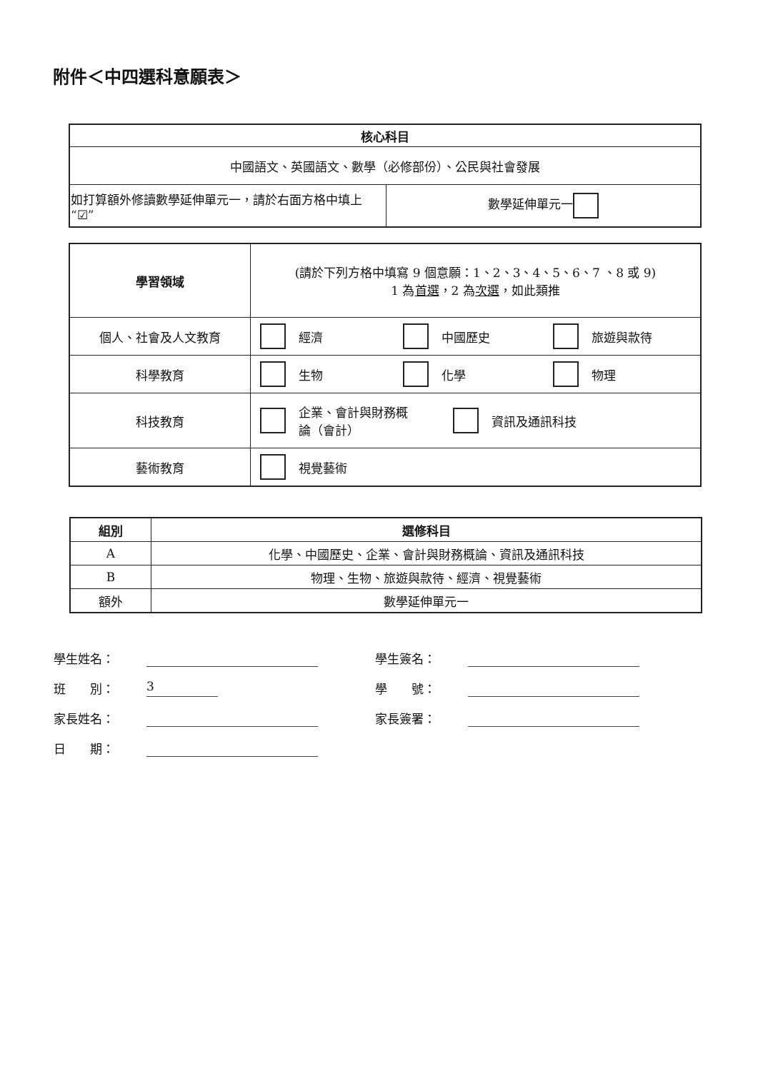附件＜中四選科意願表＞
| 核心科目 | |
| --- | --- |
| 中國語文、英國語文、數學（必修部份）、公民與社會發展 | |
| 如打算額外修讀數學延伸單元一，請於右面方格中填上“☑” | 數學延伸單元一 |
| 學習領域 | (請於下列方格中填寫 9 個意願：1、2、3、4、5、6、7 、8 或 9) 1 為 首選 ，2 為 次選 ，如此類推 |
| 個人、社會及人文教育 | 經濟 中國歷史 旅遊與款待 |
| 科學教育 | 生物 化學 物理 |
| 科技教育 | 企業、會計與財務概 論（會計） 資訊及通訊科技 |
| 藝術教育 | 視覺藝術 |
| 組別 | 選修科目 |
| --- | --- |
| A | 化學、中國歷史、企業、會計與財務概論、資訊及通訊科技 |
| B | 物理、生物、旅遊與款待、經濟、視覺藝術 |
| 額外 | 數學延伸單元一 |
學生姓名： 學生簽名：
班　　別： 3 學　　號：
家長姓名： 家長簽署：
日　　期：